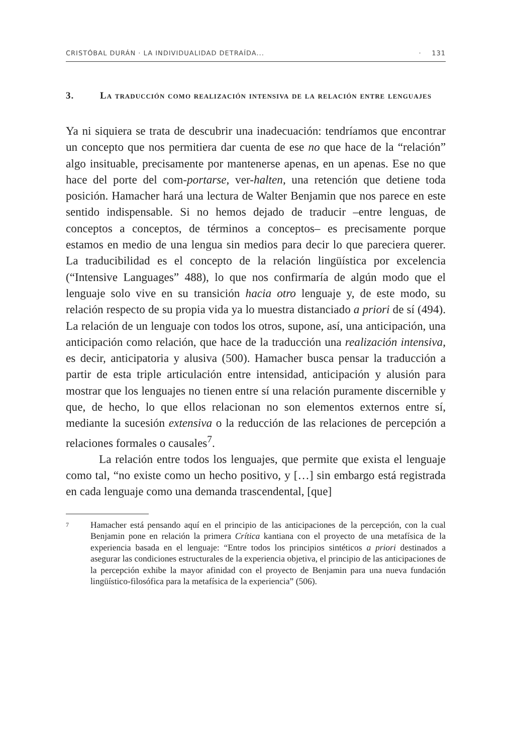CRISTÓBAL DURÁN · LA INDIVIDUALIDAD DETRAÍDA... · 131
3. La traducción como realización intensiva de la relación entre lenguajes
Ya ni siquiera se trata de descubrir una inadecuación: tendríamos que encontrar un concepto que nos permitiera dar cuenta de ese no que hace de la “relación” algo insituable, precisamente por mantenerse apenas, en un apenas. Ese no que hace del porte del com-portarse, ver-halten, una retención que detiene toda posición. Hamacher hará una lectura de Walter Benjamin que nos parece en este sentido indispensable. Si no hemos dejado de traducir –entre lenguas, de conceptos a conceptos, de términos a conceptos– es precisamente porque estamos en medio de una lengua sin medios para decir lo que pareciera querer. La traducibilidad es el concepto de la relación lingüística por excelencia (“Intensive Languages” 488), lo que nos confirmaría de algún modo que el lenguaje solo vive en su transición hacia otro lenguaje y, de este modo, su relación respecto de su propia vida ya lo muestra distanciado a priori de sí (494). La relación de un lenguaje con todos los otros, supone, así, una anticipación, una anticipación como relación, que hace de la traducción una realización intensiva, es decir, anticipatoria y alusiva (500). Hamacher busca pensar la traducción a partir de esta triple articulación entre intensidad, anticipación y alusión para mostrar que los lenguajes no tienen entre sí una relación puramente discernible y que, de hecho, lo que ellos relacionan no son elementos externos entre sí, mediante la sucesión extensiva o la reducción de las relaciones de percepción a relaciones formales o causales<sup>7</sup>.
La relación entre todos los lenguajes, que permite que exista el lenguaje como tal, “no existe como un hecho positivo, y […] sin embargo está registrada en cada lenguaje como una demanda trascendental, [que]
7 Hamacher está pensando aquí en el principio de las anticipaciones de la percepción, con la cual Benjamin pone en relación la primera Crítica kantiana con el proyecto de una metafísica de la experiencia basada en el lenguaje: “Entre todos los principios sintéticos a priori destinados a asegurar las condiciones estructurales de la experiencia objetiva, el principio de las anticipaciones de la percepción exhibe la mayor afinidad con el proyecto de Benjamin para una nueva fundación lingüístico-filosófica para la metafísica de la experiencia” (506).